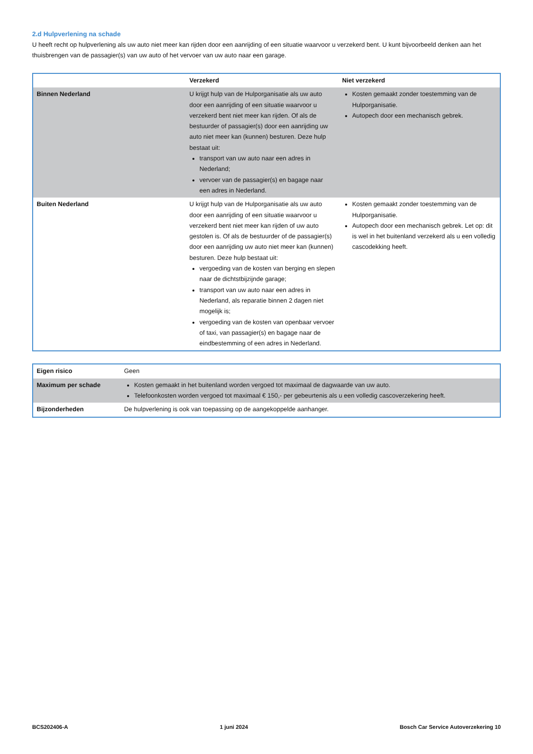2.d Hulpverlening na schade
U heeft recht op hulpverlening als uw auto niet meer kan rijden door een aanrijding of een situatie waarvoor u verzekerd bent. U kunt bijvoorbeeld denken aan het thuisbrengen van de passagier(s) van uw auto of het vervoer van uw auto naar een garage.
| | Verzekerd | Niet verzekerd |
| --- | --- | --- |
| Binnen Nederland | U krijgt hulp van de Hulporganisatie als uw auto door een aanrijding of een situatie waarvoor u verzekerd bent niet meer kan rijden. Of als de bestuurder of passagier(s) door een aanrijding uw auto niet meer kan (kunnen) besturen. Deze hulp bestaat uit: transport van uw auto naar een adres in Nederland; vervoer van de passagier(s) en bagage naar een adres in Nederland. | Kosten gemaakt zonder toestemming van de Hulporganisatie. Autopech door een mechanisch gebrek. |
| Buiten Nederland | U krijgt hulp van de Hulporganisatie als uw auto door een aanrijding of een situatie waarvoor u verzekerd bent niet meer kan rijden of uw auto gestolen is. Of als de bestuurder of de passagier(s) door een aanrijding uw auto niet meer kan (kunnen) besturen. Deze hulp bestaat uit: vergoeding van de kosten van berging en slepen naar de dichtstbijzijnde garage; transport van uw auto naar een adres in Nederland, als reparatie binnen 2 dagen niet mogelijk is; vergoeding van de kosten van openbaar vervoer of taxi, van passagier(s) en bagage naar de eindbestemming of een adres in Nederland. | Kosten gemaakt zonder toestemming van de Hulporganisatie. Autopech door een mechanisch gebrek. Let op: dit is wel in het buitenland verzekerd als u een volledig cascodekking heeft. |
| Eigen risico | Geen |
| Maximum per schade | Kosten gemaakt in het buitenland worden vergoed tot maximaal de dagwaarde van uw auto. Telefoonkosten worden vergoed tot maximaal € 150,- per gebeurtenis als u een volledig cascoverzekering heeft. |
| Bijzonderheden | De hulpverlening is ook van toepassing op de aangekoppelde aanhanger. |
BCS202406-A 1 juni 2024 Bosch Car Service Autoverzekering 10